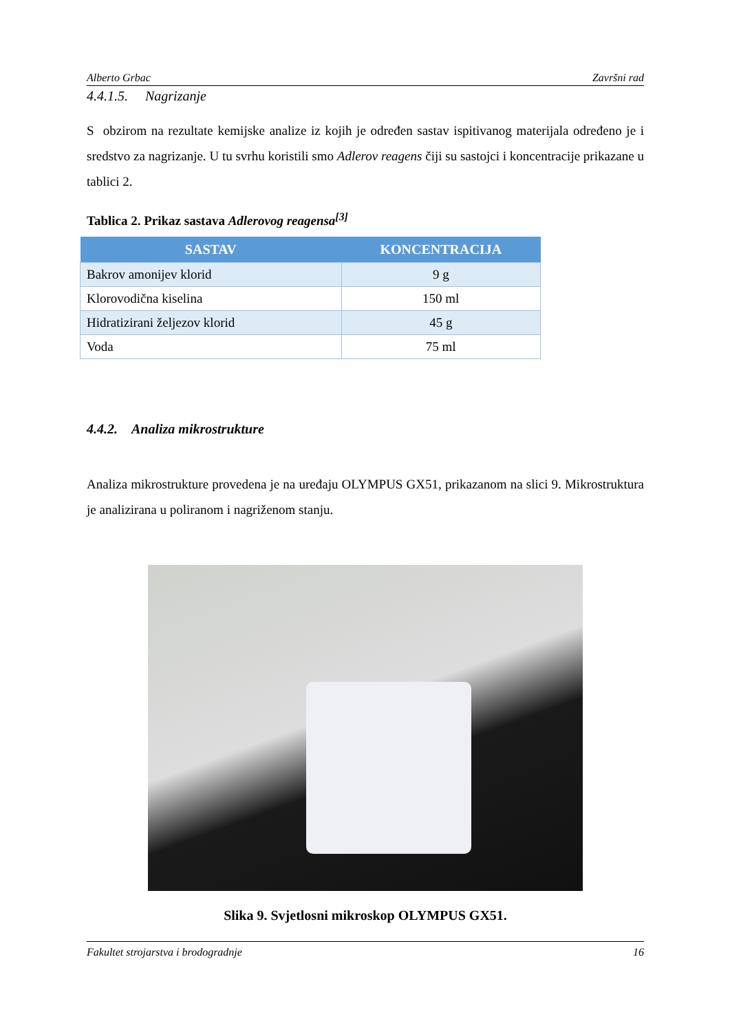Alberto Grbac Završni rad
4.4.1.5. Nagrizanje
S obzirom na rezultate kemijske analize iz kojih je određen sastav ispitivanog materijala određeno je i sredstvo za nagrizanje. U tu svrhu koristili smo Adlerov reagens čiji su sastojci i koncentracije prikazane u tablici 2.
Tablica 2. Prikaz sastava Adlerovog reagensa<sup>[3]</sup>
| SASTAV | KONCENTRACIJA |
| --- | --- |
| Bakrov amonijev klorid | 9 g |
| Klorovodična kiselina | 150 ml |
| Hidratizirani željezov klorid | 45 g |
| Voda | 75 ml |
4.4.2. Analiza mikrostrukture
Analiza mikrostrukture provedena je na uređaju OLYMPUS GX51, prikazanom na slici 9. Mikrostruktura je analizirana u poliranom i nagriženom stanju.
Slika 9. Svjetlosni mikroskop OLYMPUS GX51.
Fakultet strojarstva i brodogradnje 16